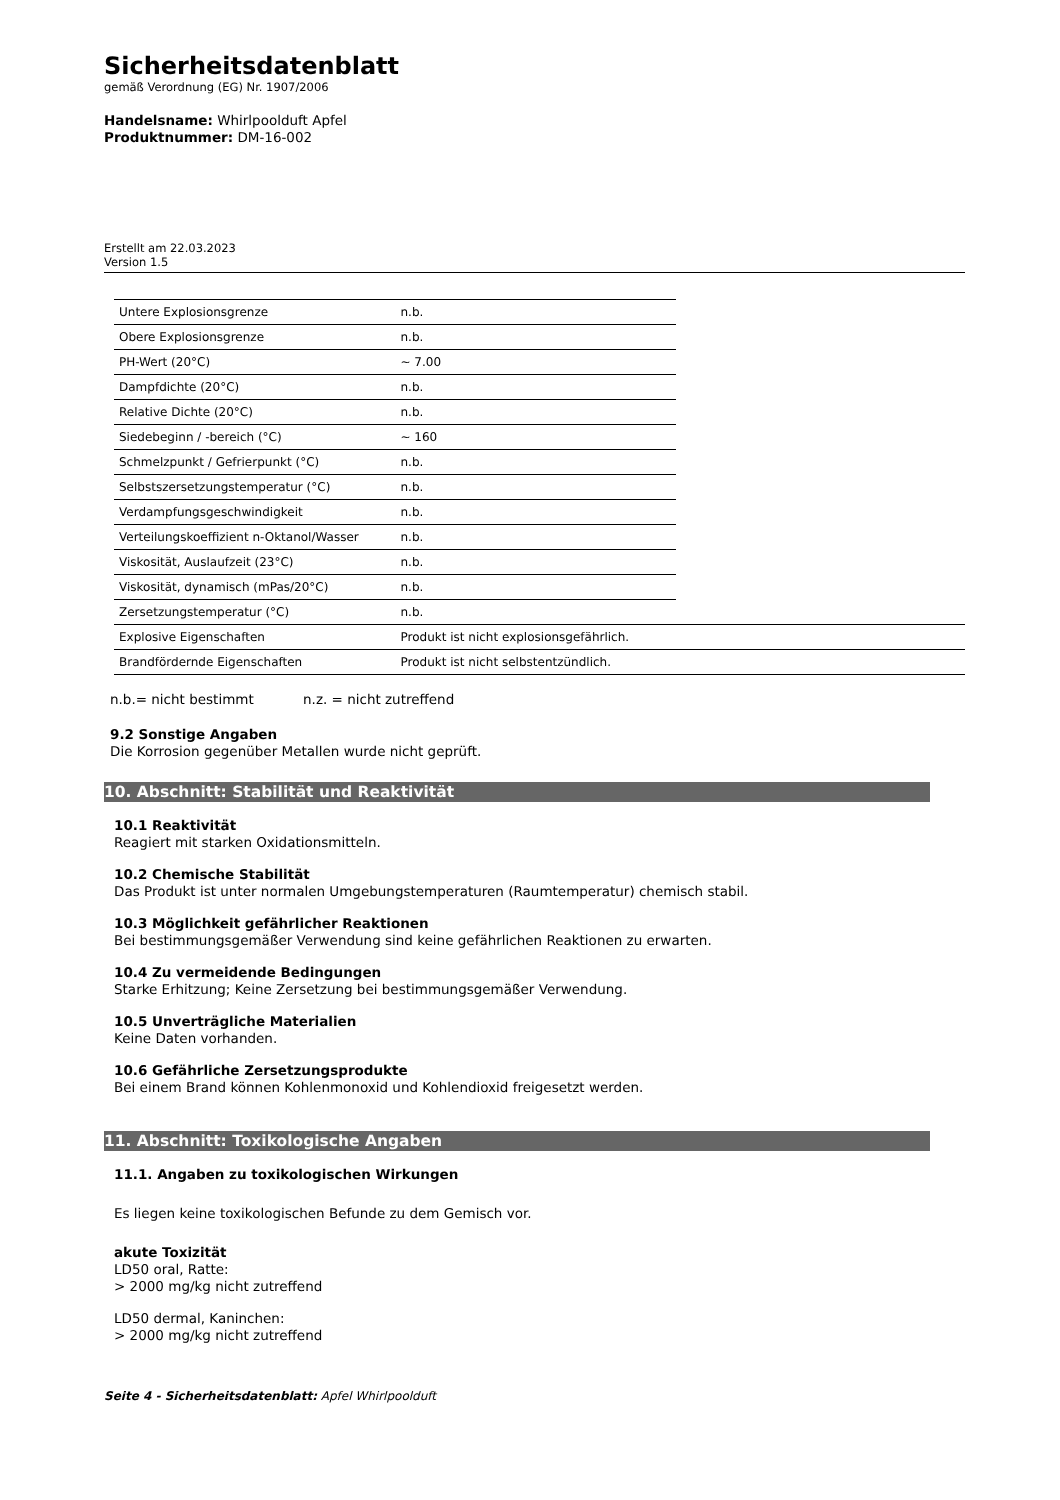Sicherheitsdatenblatt
gemäß Verordnung (EG) Nr. 1907/2006
Handelsname: Whirlpoolduft Apfel
Produktnummer: DM-16-002
Erstellt am 22.03.2023
Version 1.5
| Untere Explosionsgrenze | n.b. | |
| Obere Explosionsgrenze | n.b. | |
| PH-Wert (20°C) | ~ 7.00 | |
| Dampfdichte (20°C) | n.b. | |
| Relative Dichte (20°C) | n.b. | |
| Siedebeginn / -bereich (°C) | ~ 160 | |
| Schmelzpunkt / Gefrierpunkt (°C) | n.b. | |
| Selbstszersetzungstemperatur (°C) | n.b. | |
| Verdampfungsgeschwindigkeit | n.b. | |
| Verteilungskoeffizient n-Oktanol/Wasser | n.b. | |
| Viskosität, Auslaufzeit (23°C) | n.b. | |
| Viskosität, dynamisch (mPas/20°C) | n.b. | |
| Zersetzungstemperatur (°C) | n.b. | |
| Explosive Eigenschaften | Produkt ist nicht explosionsgefährlich. | |
| Brandfördernde Eigenschaften | Produkt ist nicht selbstentzündlich. | |
n.b.= nicht bestimmt n.z. = nicht zutreffend
9.2 Sonstige Angaben
Die Korrosion gegenüber Metallen wurde nicht geprüft.
10. Abschnitt: Stabilität und Reaktivität
10.1 Reaktivität
Reagiert mit starken Oxidationsmitteln.
10.2 Chemische Stabilität
Das Produkt ist unter normalen Umgebungstemperaturen (Raumtemperatur) chemisch stabil.
10.3 Möglichkeit gefährlicher Reaktionen
Bei bestimmungsgemäßer Verwendung sind keine gefährlichen Reaktionen zu erwarten.
10.4 Zu vermeidende Bedingungen
Starke Erhitzung; Keine Zersetzung bei bestimmungsgemäßer Verwendung.
10.5 Unverträgliche Materialien
Keine Daten vorhanden.
10.6 Gefährliche Zersetzungsprodukte
Bei einem Brand können Kohlenmonoxid und Kohlendioxid freigesetzt werden.
11. Abschnitt: Toxikologische Angaben
11.1. Angaben zu toxikologischen Wirkungen
Es liegen keine toxikologischen Befunde zu dem Gemisch vor.
akute Toxizität
LD50 oral, Ratte:
> 2000 mg/kg nicht zutreffend
LD50 dermal, Kaninchen:
> 2000 mg/kg nicht zutreffend
Seite 4 - Sicherheitsdatenblatt: Apfel Whirlpoolduft